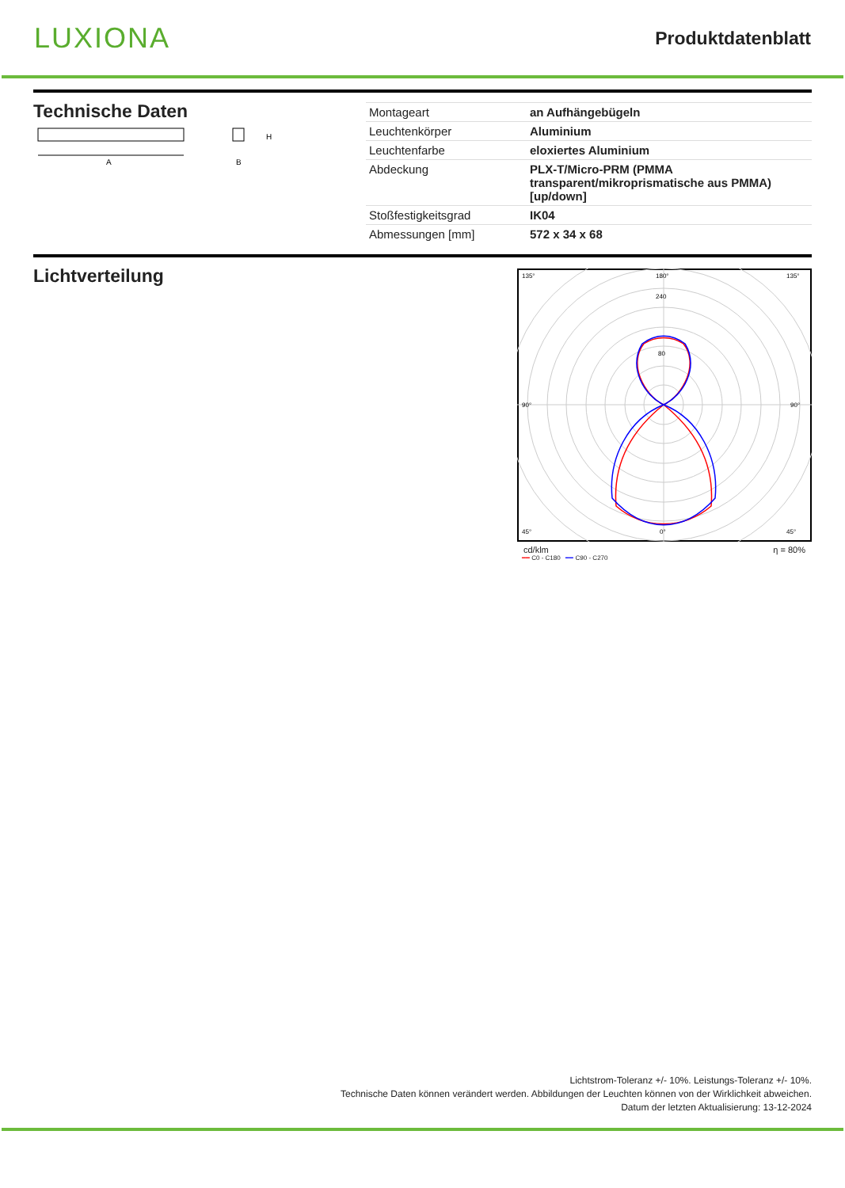LUXIONA
Produktdatenblatt
Technische Daten
A
H
B
| Montageart | an Aufhängebügeln |
| Leuchtenkörper | Aluminium |
| Leuchtenfarbe | eloxiertes Aluminium |
| Abdeckung | PLX-T/Micro-PRM (PMMA transparent/mikroprismatische aus PMMA) [up/down] |
| Stoßfestigkeitsgrad | IK04 |
| Abmessungen [mm] | 572 x 34 x 68 |
Lichtverteilung
135°
180°
135°
90°
90°
45°
0°
45°
240
80
cd/klm η = 80%
━━ C0 - C180 ━━ C90 - C270
Lichtstrom-Toleranz +/- 10%. Leistungs-Toleranz +/- 10%.
Technische Daten können verändert werden. Abbildungen der Leuchten können von der Wirklichkeit abweichen.
Datum der letzten Aktualisierung: 13-12-2024